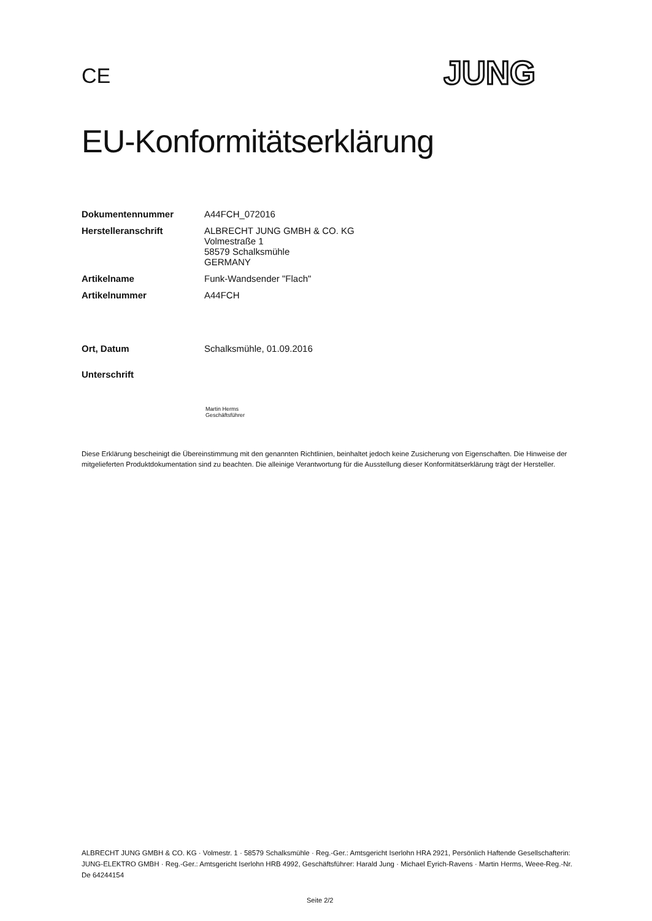CE
JUNG
EU-Konformitätserklärung
Dokumentennummer A44FCH_072016
Herstelleranschrift ALBRECHT JUNG GMBH & CO. KG
Volmestraße 1
58579 Schalksmühle
GERMANY
Artikelname Funk-Wandsender "Flach"
Artikelnummer A44FCH
Ort, Datum Schalksmühle, 01.09.2016
Unterschrift
Martin Herms
Geschäftsführer
Diese Erklärung bescheinigt die Übereinstimmung mit den genannten Richtlinien, beinhaltet jedoch keine Zusicherung von Eigenschaften. Die Hinweise der mitgelieferten Produktdokumentation sind zu beachten. Die alleinige Verantwortung für die Ausstellung dieser Konformitätserklärung trägt der Hersteller.
ALBRECHT JUNG GMBH & CO. KG · Volmestr. 1 · 58579 Schalksmühle · Reg.-Ger.: Amtsgericht Iserlohn HRA 2921, Persönlich Haftende Gesellschafterin: JUNG-ELEKTRO GMBH · Reg.-Ger.: Amtsgericht Iserlohn HRB 4992, Geschäftsführer: Harald Jung · Michael Eyrich-Ravens · Martin Herms, Weee-Reg.-Nr. De 64244154
Seite 2/2